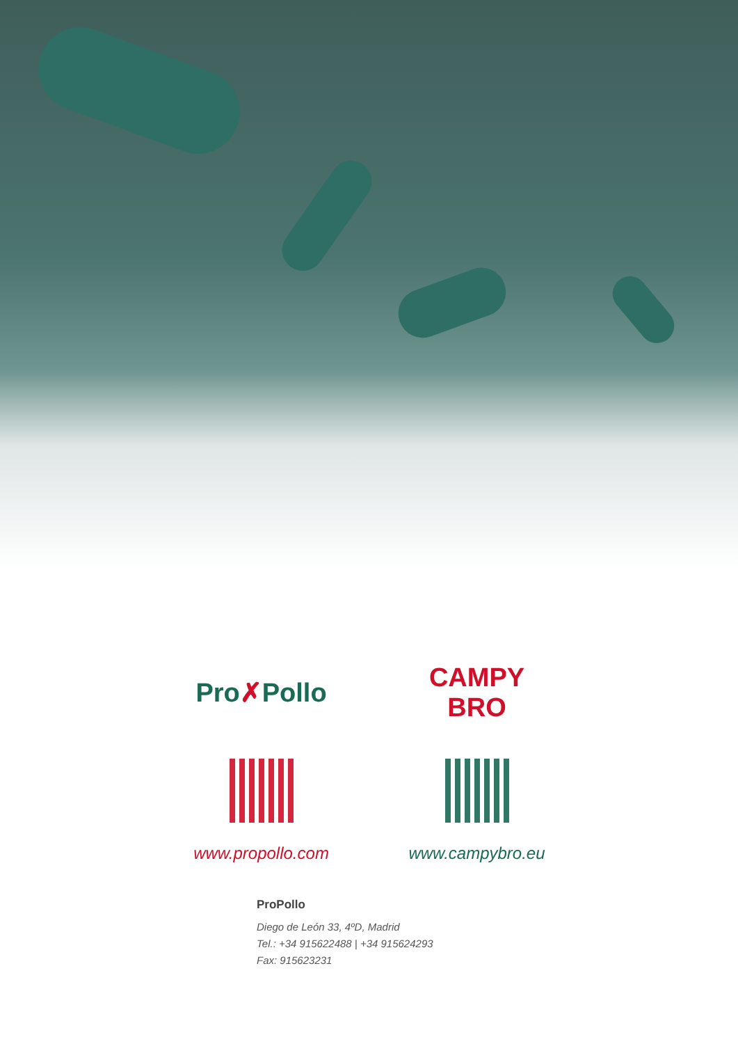Pro ✗ Pollo
www.propollo.com
CAMPY BRO
www.campybro.eu
ProPollo
Diego de León 33, 4ºD, Madrid
Tel.: +34 915622488 | +34 915624293
Fax: 915623231